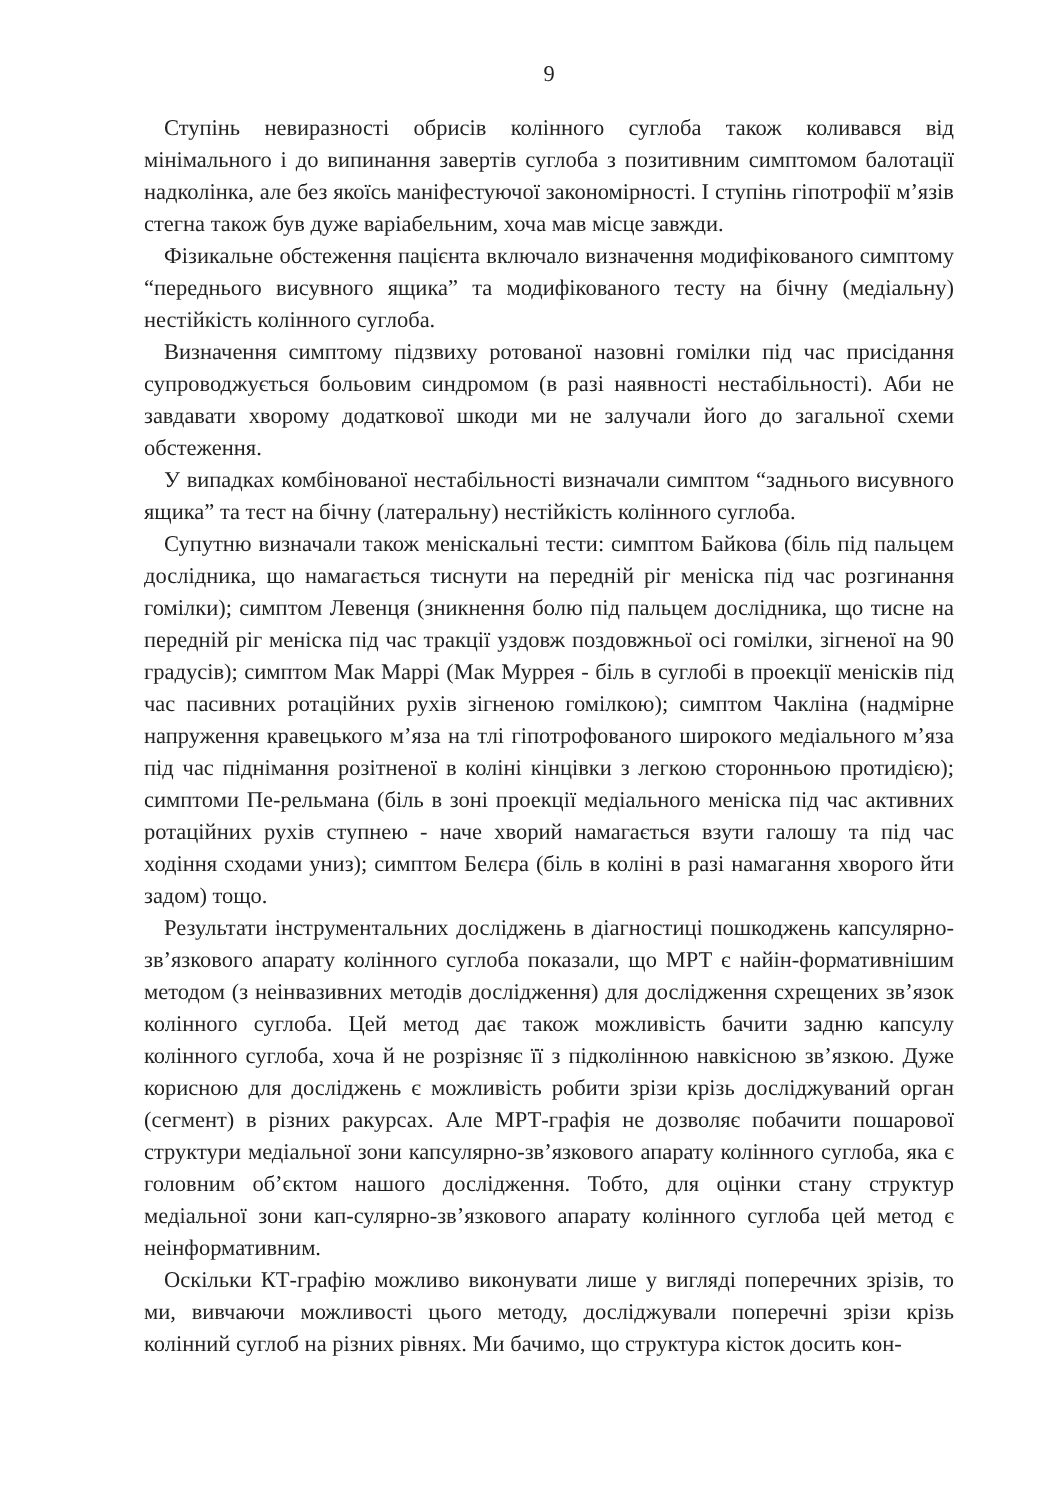9
Ступінь невиразності обрисів колінного суглоба також коливався від мінімального і до випинання завертів суглоба з позитивним симптомом балотації надколінка, але без якоїсь маніфестуючої закономірності. І ступінь гіпотрофії м’язів стегна також був дуже варіабельним, хоча мав місце завжди.
Фізикальне обстеження пацієнта включало визначення модифікованого симптому “переднього висувного ящика” та модифікованого тесту на бічну (медіальну) нестійкість колінного суглоба.
Визначення симптому підзвиху ротованої назовні гомілки під час присідання супроводжується больовим синдромом (в разі наявності нестабільності). Аби не завдавати хворому додаткової шкоди ми не залучали його до загальної схеми обстеження.
У випадках комбінованої нестабільності визначали симптом “заднього висувного ящика” та тест на бічну (латеральну) нестійкість колінного суглоба.
Супутню визначали також меніскальні тести: симптом Байкова (біль під пальцем дослідника, що намагається тиснути на передній ріг меніска під час розгинання гомілки); симптом Левенця (зникнення болю під пальцем дослідника, що тисне на передній ріг меніска під час тракції уздовж поздовжньої осі гомілки, зігненої на 90 градусів); симптом Мак Маррі (Мак Муррея - біль в суглобі в проекції менісків під час пасивних ротаційних рухів зігненою гомілкою); симптом Чакліна (надмірне напруження кравецького м’яза на тлі гіпотрофованого широкого медіального м’яза під час піднімання розітненої в коліні кінцівки з легкою сторонньою протидією); симптоми Пе-рельмана (біль в зоні проекції медіального меніска під час активних ротаційних рухів ступнею - наче хворий намагається взути галошу та під час ходіння сходами униз); симптом Белєра (біль в коліні в разі намагання хворого йти задом) тощо.
Результати інструментальних досліджень в діагностиці пошкоджень капсулярно-зв’язкового апарату колінного суглоба показали, що МРТ є найін-формативнішим методом (з неінвазивних методів дослідження) для дослідження схрещених зв’язок колінного суглоба. Цей метод дає також можливість бачити задню капсулу колінного суглоба, хоча й не розрізняє її з підколінною навкісною зв’язкою. Дуже корисною для досліджень є можливість робити зрізи крізь досліджуваний орган (сегмент) в різних ракурсах. Але МРТ-графія не дозволяє побачити пошарової структури медіальної зони капсулярно-зв’язкового апарату колінного суглоба, яка є головним об’єктом нашого дослідження. Тобто, для оцінки стану структур медіальної зони кап-сулярно-зв’язкового апарату колінного суглоба цей метод є неінформативним.
Оскільки КТ-графію можливо виконувати лише у вигляді поперечних зрізів, то ми, вивчаючи можливості цього методу, досліджували поперечні зрізи крізь колінний суглоб на різних рівнях. Ми бачимо, що структура кісток досить кон-